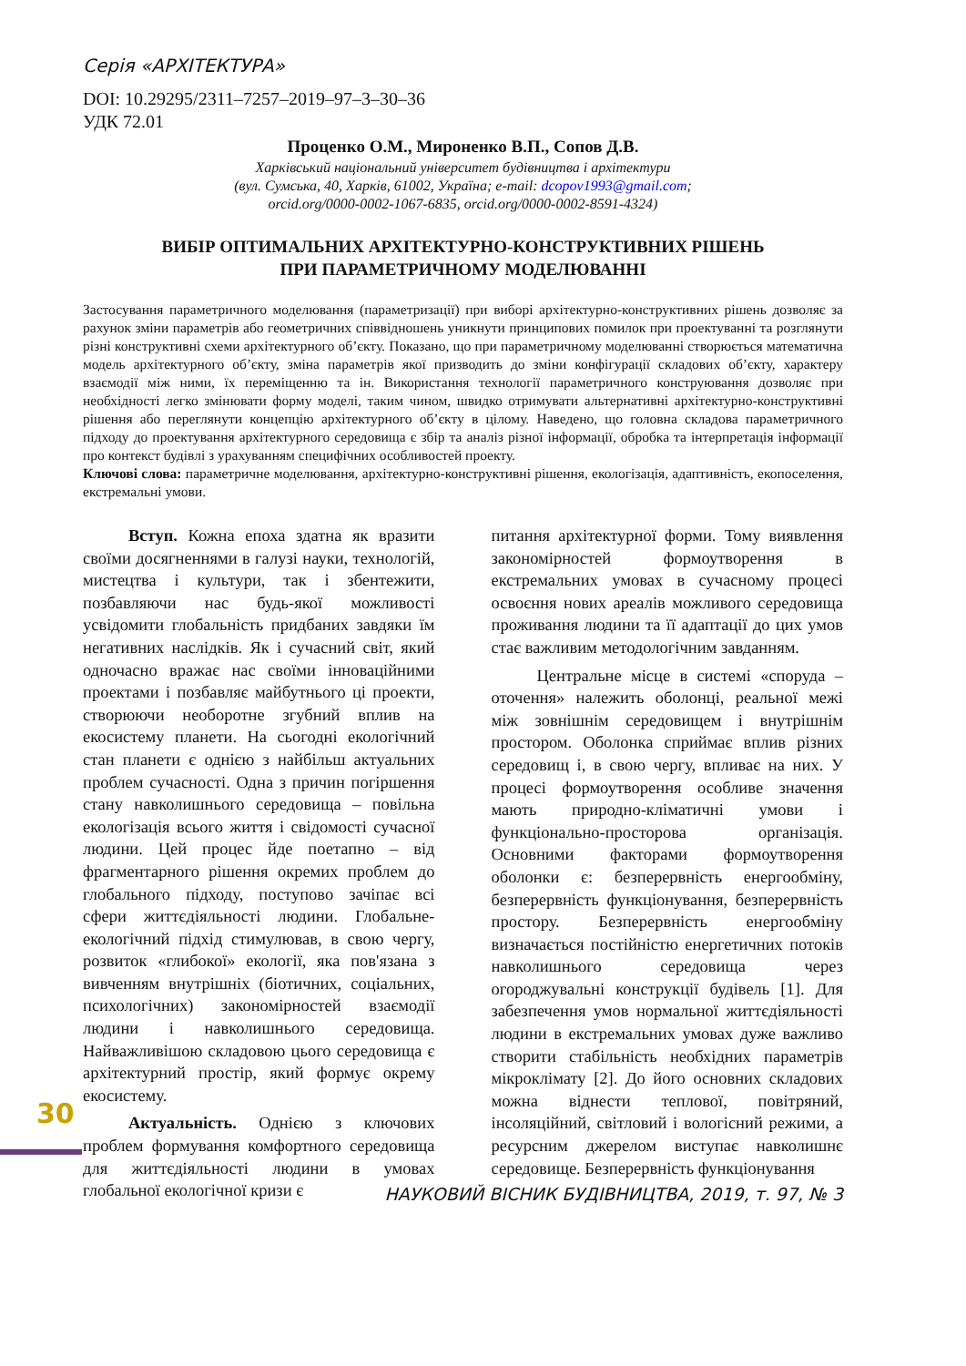Серія «АРХІТЕКТУРА»
DOI: 10.29295/2311–7257–2019–97–3–30–36
УДК 72.01
Проценко О.М., Мироненко В.П., Сопов Д.В.
Харківський національний університет будівництва і архітектури
(вул. Сумська, 40, Харків, 61002, Україна; e-mail: dcopov1993@gmail.com;
orcid.org/0000-0002-1067-6835, orcid.org/0000-0002-8591-4324)
ВИБІР ОПТИМАЛЬНИХ АРХІТЕКТУРНО-КОНСТРУКТИВНИХ РІШЕНЬ
ПРИ ПАРАМЕТРИЧНОМУ МОДЕЛЮВАННІ
Застосування параметричного моделювання (параметризації) при виборі архітектурно-конструктивних рішень дозволяє за рахунок зміни параметрів або геометричних співвідношень уникнути принципових помилок при проектуванні та розглянути різні конструктивні схеми архітектурного об’єкту. Показано, що при параметричному моделюванні створюється математична модель архітектурного об’єкту, зміна параметрів якої призводить до зміни конфігурації складових об’єкту, характеру взаємодії між ними, їх переміщенню та ін. Використання технології параметричного конструювання дозволяє при необхідності легко змінювати форму моделі, таким чином, швидко отримувати альтернативні архітектурно-конструктивні рішення або переглянути концепцію архітектурного об’єкту в цілому. Наведено, що головна складова параметричного підходу до проектування архітектурного середовища є збір та аналіз різної інформації, обробка та інтерпретація інформації про контекст будівлі з урахуванням специфічних особливостей проекту.
Ключові слова: параметричне моделювання, архітектурно-конструктивні рішення, екологізація, адаптивність, екопоселення, екстремальні умови.
Вступ. Кожна епоха здатна як вразити своїми досягненнями в галузі науки, технологій, мистецтва і культури, так і збентежити, позбавляючи нас будь-якої можливості усвідомити глобальність придбаних завдяки їм негативних наслідків. Як і сучасний світ, який одночасно вражає нас своїми інноваційними проектами і позбавляє майбутнього ці проекти, створюючи необоротне згубний вплив на екосистему планети. На сьогодні екологічний стан планети є однією з найбільш актуальних проблем сучасності. Одна з причин погіршення стану навколишнього середовища – повільна екологізація всього життя і свідомості сучасної людини. Цей процес йде поетапно – від фрагментарного рішення окремих проблем до глобального підходу, поступово зачіпає всі сфери життєдіяльності людини. Глобальне-екологічний підхід стимулював, в свою чергу, розвиток «глибокої» екології, яка пов'язана з вивченням внутрішніх (біотичних, соціальних, психологічних) закономірностей взаємодії людини і навколишнього середовища. Найважливішою складовою цього середовища є архітектурний простір, який формує окрему екосистему.
Актуальність. Однією з ключових проблем формування комфортного середовища для життєдіяльності людини в умовах глобальної екологічної кризи є
питання архітектурної форми. Тому виявлення закономірностей формоутворення в екстремальних умовах в сучасному процесі освоєння нових ареалів можливого середовища проживання людини та її адаптації до цих умов стає важливим методологічним завданням.
Центральне місце в системі «споруда – оточення» належить оболонці, реальної межі між зовнішнім середовищем і внутрішнім простором. Оболонка сприймає вплив різних середовищ і, в свою чергу, впливає на них. У процесі формоутворення особливе значення мають природно-кліматичні умови і функціонально-просторова організація. Основними факторами формоутворення оболонки є: безперервність енергообміну, безперервність функціонування, безперервність простору. Безперервність енергообміну визначається постійністю енергетичних потоків навколишнього середовища через огороджувальні конструкції будівель [1]. Для забезпечення умов нормальної життєдіяльності людини в екстремальних умовах дуже важливо створити стабільність необхідних параметрів мікроклімату [2]. До його основних складових можна віднести теплової, повітряний, інсоляційний, світловий і вологісний режими, а ресурсним джерелом виступає навколишнє середовище. Безперервність функціонування
30
НАУКОВИЙ ВІСНИК БУДІВНИЦТВА, 2019, т. 97, № 3